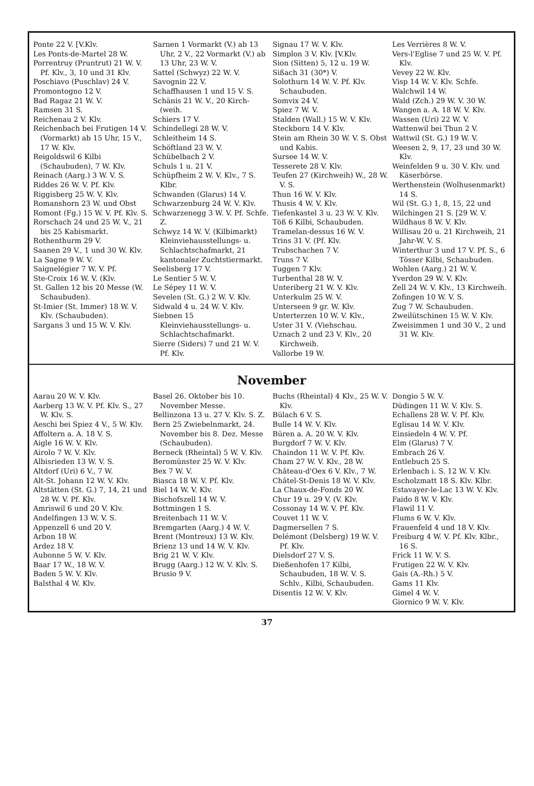Ponte 22 V. [V.Klv.
Les Ponts-de-Martel 28 W.
Porrentruy (Pruntrut) 21 W. V. Pf. Klv., 3, 10 und 31 Klv.
Poschiavo (Puschlav) 24 V.
Promontogno 12 V.
Bad Ragaz 21 W. V.
Ramsen 31 S.
Reichenau 2 V. Klv.
Reichenbach bei Frutigen 14 V. (Vormarkt) ab 15 Uhr, 15 V., 17 W. Klv.
Reigoldswil 6 Kilbi (Schaubuden), 7 W. Klv.
Reinach (Aarg.) 3 W. V. S.
Riddes 26 W. V. Pf. Klv.
Riggisberg 25 W. V. Klv.
Romanshorn 23 W. und Obst
Romont (Fg.) 15 W. V. Pf. Klv. S.
Rorschach 24 und 25 W. V., 21 bis 25 Kabismarkt.
Rothenthurm 29 V.
Saanen 29 V., 1 und 30 W. Klv.
La Sagne 9 W. V.
Saignelégier 7 W. V. Pf.
Ste-Croix 16 W. V. (Klv.
St. Gallen 12 bis 20 Messe (W. Schaubuden).
St-Imier (St. Immer) 18 W. V. Klv. (Schaubuden).
Sargans 3 und 15 W. V. Klv.
Sarnen 1 Vormarkt (V.) ab 13 Uhr, 2 V., 22 Vormarkt (V.) ab 13 Uhr, 23 W. V.
Sattel (Schwyz) 22 W. V.
Savognin 22 V.
Schaffhausen 1 und 15 V. S.
Schänis 21 W. V., 20 Kirch- (weih.
Schiers 17 V.
Schindellegi 28 W. V.
Schleitheim 14 S.
Schöftland 23 W. V.
Schübelbach 2 V.
Schuls 1 u. 21 V.
Schüpfheim 2 W. V. Klv., 7 S. Klbr.
Schwanden (Glarus) 14 V.
Schwarzenburg 24 W. V. Klv.
Schwarzenegg 3 W. V. Pf. Schfe. Z.
Schwyz 14 W. V. (Kilbimarkt) Kleinviehausstellungs- u. Schlachtschafmarkt, 21 kantonaler Zuchtstiermarkt.
Seelisberg 17 V.
Le Sentier 5 W. V.
Le Sépey 11 W. V.
Sevelen (St. G.) 2 W. V. Klv.
Sidwald 4 u. 24 W. V. Klv.
Siebnen 15 Kleinviehausstellungs- u. Schlachtschafmarkt.
Sierre (Siders) 7 und 21 W. V. Pf. Klv.
Signau 17 W. V. Klv.
Simplon 3 V. Klv. [V.Klv.
Sion (Sitten) 5, 12 u. 19 W.
Sißach 31 (30*) V.
Solothurn 14 W. V. Pf. Klv. Schaubuden.
Somvix 24 V.
Spiez 7 W. V.
Stalden (Wall.) 15 W. V. Klv.
Steckborn 14 V. Klv.
Stein am Rhein 30 W. V. S. Obst und Kabis.
Sursee 14 W. V.
Tesserete 28 V. Klv.
Teufen 27 (Kirchweih) W., 28 W. V. S.
Thun 16 W. V. Klv.
Thusis 4 W. V. Klv.
Tiefenkastel 3 u. 23 W. V. Klv.
Töß 6 Kilbi, Schaubuden.
Tramelan-dessus 16 W. V.
Trins 31 V. (Pf. Klv.
Trubschachen 7 V.
Truns 7 V.
Tuggen 7 Klv.
Turbenthal 28 W. V.
Unteriberg 21 W. V. Klv.
Unterkulm 25 W. V.
Unterseen 9 gr. W. Klv.
Unterterzen 10 W. V. Klv.,
Uster 31 V. (Viehschau.
Uznach 2 und 23 V. Klv., 20 Kirchweih.
Vallorbe 19 W.
Les Verrières 8 W. V.
Vers-l'Eglise 7 und 25 W. V. Pf. Klv.
Vevey 22 W. Klv.
Visp 14 W. V. Klv. Schfe.
Walchwil 14 W.
Wald (Zch.) 29 W. V. 30 W.
Wangen a. A. 18 W. V. Klv.
Wassen (Uri) 22 W. V.
Wattenwil bei Thun 2 V.
Wattwil (St. G.) 19 W. V.
Weesen 2, 9, 17, 23 und 30 W. Klv.
Weinfelden 9 u. 30 V. Klv. und Käserbörse.
Werthenstein (Wolhusenmarkt) 14 S.
Wil (St. G.) 1, 8, 15, 22 und
Wilchingen 21 S. [29 W. V.
Wildhaus 8 W. V. Klv.
Willisau 20 u. 21 Kirchweih, 21 Jahr-W. V. S.
Winterthur 3 und 17 V. Pf. S., 6 Tösser Kilbi, Schaubuden.
Wohlen (Aarg.) 21 W. V.
Yverdon 29 W. V. Klv.
Zell 24 W. V. Klv., 13 Kirchweih.
Zofingen 10 W. V. S.
Zug 7 W. Schaubuden.
Zweilütschinen 15 W. V. Klv.
Zweisimmen 1 und 30 V., 2 und 31 W. Klv.
November
Aarau 20 W. V. Klv.
Aarberg 13 W. V. Pf. Klv. S., 27 W. Klv. S.
Aeschi bei Spiez 4 V., 5 W. Klv.
Affoltern a. A. 18 V. S.
Aigle 16 W. V. Klv.
Airolo 7 W. V. Klv.
Albisrieden 13 W. V. S.
Altdorf (Uri) 6 V., 7 W.
Alt-St. Johann 12 W. V. Klv.
Altstätten (St. G.) 7, 14, 21 und 28 W. V. Pf. Klv.
Amriswil 6 und 20 V. Klv.
Andelfingen 13 W. V. S.
Appenzell 6 und 20 V.
Arbon 18 W.
Ardez 18 V.
Aubonne 5 W. V. Klv.
Baar 17 W., 18 W. V.
Baden 5 W. V. Klv.
Balsthal 4 W. Klv.
Basel 26. Oktober bis 10. November Messe.
Bellinzona 13 u. 27 V. Klv. S. Z.
Bern 25 Zwiebelnmarkt, 24. November bis 8. Dez. Messe (Schaubuden).
Berneck (Rheintal) 5 W. V. Klv.
Beromünster 25 W. V. Klv.
Bex 7 W. V.
Biasca 18 W. V. Pf. Klv.
Biel 14 W. V. Klv.
Bischofszell 14 W. V.
Bottmingen 1 S.
Breitenbach 11 W. V.
Bremgarten (Aarg.) 4 W. V.
Brent (Montreux) 13 W. Klv.
Brienz 13 und 14 W. V. Klv.
Brig 21 W. V. Klv.
Brugg (Aarg.) 12 W. V. Klv. S.
Brusio 9 V.
Buchs (Rheintal) 4 Klv., 25 W. V. Klv.
Bülach 6 V. S.
Bulle 14 W. V. Klv.
Büren a. A. 20 W. V. Klv.
Burgdorf 7 W. V. Klv.
Chaindon 11 W. V. Pf. Klv.
Cham 27 W. V. Klv., 28 W.
Château-d'Oex 6 V. Klv., 7 W.
Châtel-St-Denis 18 W. V. Klv.
La Chaux-de-Fonds 20 W.
Chur 19 u. 29 V. (V. Klv.
Cossonay 14 W. V. Pf. Klv.
Couvet 11 W. V.
Dagmersellen 7 S.
Delémont (Delsberg) 19 W. V. Pf. Klv.
Dielsdorf 27 V. S.
Dießenhofen 17 Kilbi, Schaubuden, 18 W. V. S. Schlv., Kilbi, Schaubuden.
Disentis 12 W. V. Klv.
Dongio 5 W. V.
Düdingen 11 W. V. Klv. S.
Echallens 28 W. V. Pf. Klv.
Eglisau 14 W. V. Klv.
Einsiedeln 4 W. V. Pf.
Elm (Glarus) 7 V.
Embrach 26 V.
Entlebuch 25 S.
Erlenbach i. S. 12 W. V. Klv.
Escholzmatt 18 S. Klv. Klbr.
Estavayer-le-Lac 13 W. V. Klv.
Faido 8 W. V. Klv.
Flawil 11 V.
Flums 6 W. V. Klv.
Frauenfeld 4 und 18 V. Klv.
Freiburg 4 W. V. Pf. Klv. Klbr., 16 S.
Frick 11 W. V. S.
Frutigen 22 W. V. Klv.
Gais (A.-Rh.) 5 V.
Gams 11 Klv.
Gimel 4 W. V.
Giornico 9 W. V. Klv.
37